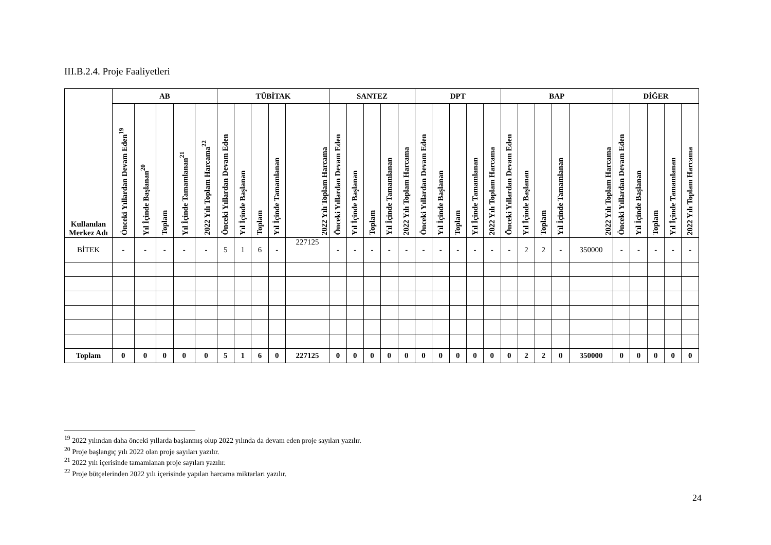III.B.2.4. Proje Faaliyetleri
| Kullanılan Merkez Adı | AB | | | | | TÜBİTAK | | | | | SANTEZ | | | | | DPT | | | | | BAP | | | | | DİĞER | | | | |
| --- | --- | --- | --- | --- | --- | --- | --- | --- | --- | --- | --- | --- | --- | --- | --- | --- | --- | --- | --- | --- | --- | --- | --- | --- | --- | --- | --- | --- | --- | --- |
| | Önceki Yıllardan Devam Eden<sup>19</sup> | Yıl İçinde Başlanan<sup>20</sup> | Toplam | Yıl İçinde Tamamlanan<sup>21</sup> | 2022 Yılı Toplam Harcama<sup>22</sup> | Önceki Yıllardan Devam Eden | Yıl İçinde Başlanan | Toplam | Yıl İçinde Tamamlanan | 2022 Yılı Toplam Harcama | Önceki Yıllardan Devam Eden | Yıl İçinde Başlanan | Toplam | Yıl İçinde Tamamlanan | 2022 Yılı Toplam Harcama | Önceki Yıllardan Devam Eden | Yıl İçinde Başlanan | Toplam | Yıl İçinde Tamamlanan | 2022 Yılı Toplam Harcama | Önceki Yıllardan Devam Eden | Yıl İçinde Başlanan | Toplam | Yıl İçinde Tamamlanan | 2022 Yılı Toplam Harcama | Önceki Yıllardan Devam Eden | Yıl İçinde Başlanan | Toplam | Yıl İçinde Tamamlanan | 2022 Yılı Toplam Harcama |
| BİTEK | - | - | - | - | - | 5 | 1 | 6 | - | 227125 | - | - | - | - | - | - | - | - | - | - | - | 2 | 2 | - | 350000 | - | - | - | - | - |
| Toplam | 0 | 0 | 0 | 0 | 0 | 5 | 1 | 6 | 0 | 227125 | 0 | 0 | 0 | 0 | 0 | 0 | 0 | 0 | 0 | 0 | 0 | 2 | 2 | 0 | 350000 | 0 | 0 | 0 | 0 | 0 |
<sup>19</sup> 2022 yılından daha önceki yıllarda başlanmış olup 2022 yılında da devam eden proje sayıları yazılır.
<sup>20</sup> Proje başlangıç yılı 2022 olan proje sayıları yazılır.
<sup>21</sup> 2022 yılı içerisinde tamamlanan proje sayıları yazılır.
<sup>22</sup> Proje bütçelerinden 2022 yılı içerisinde yapılan harcama miktarları yazılır.
24